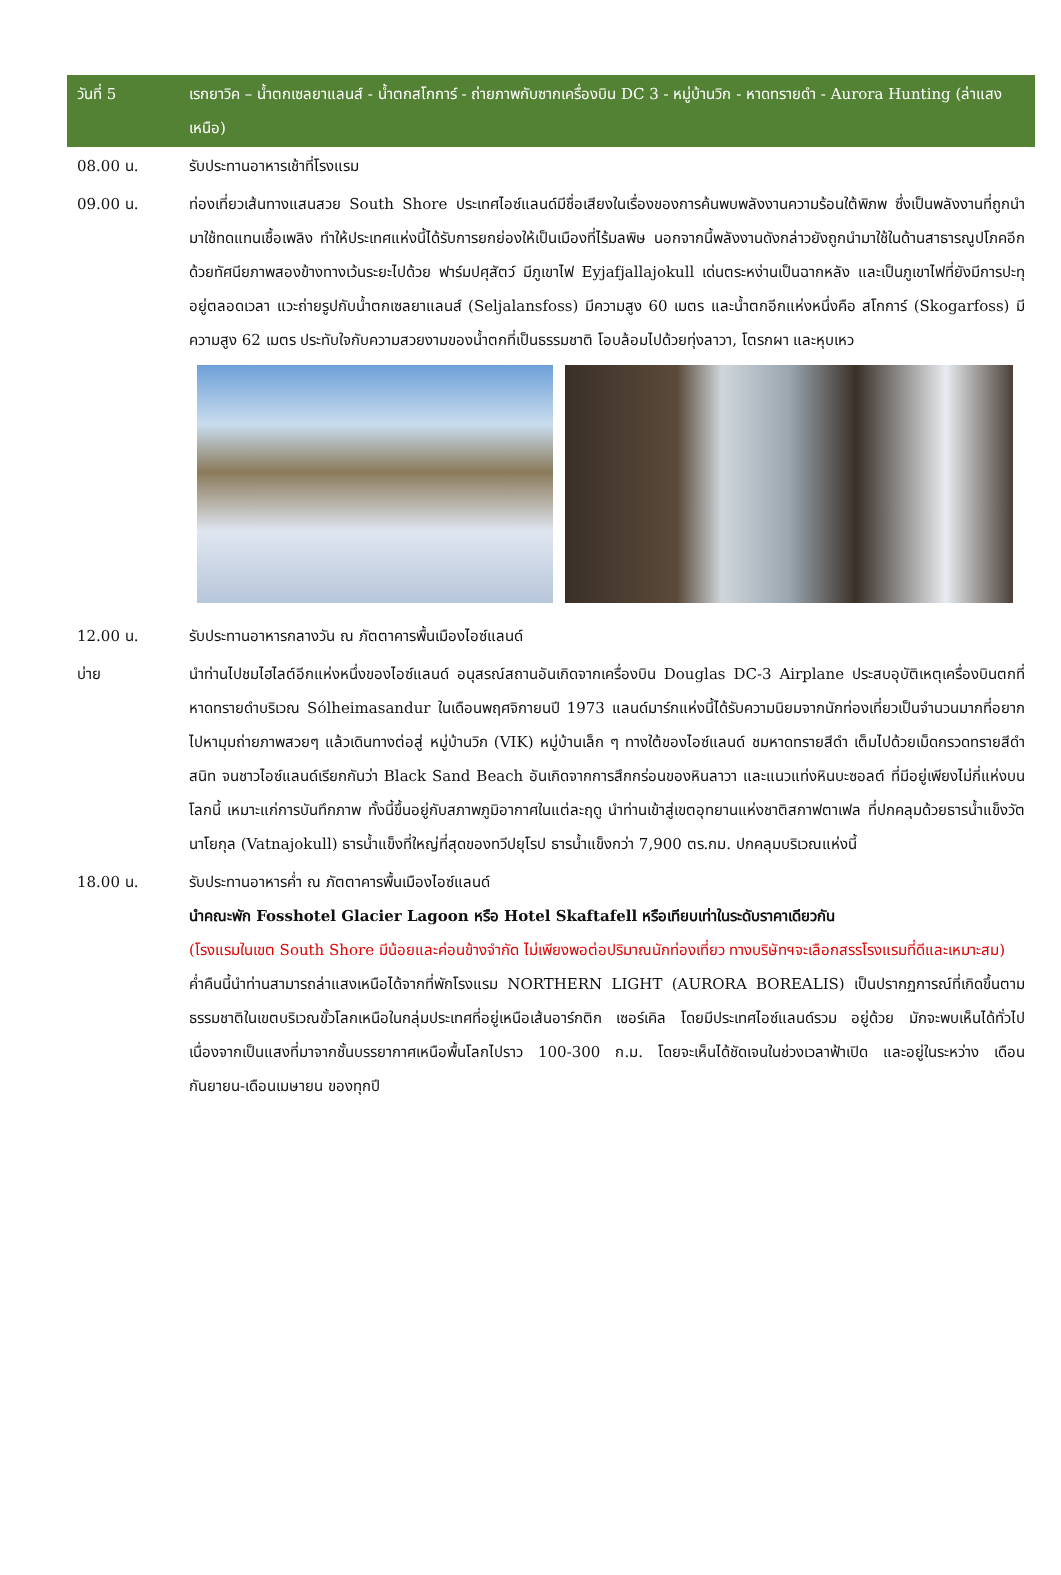| วันที่ 5 | เรกยาวิค – น้ำตกเซลยาแลนส์ - น้ำตกสโกการ์ - ถ่ายภาพกับซากเครื่องบิน DC 3 - หมู่บ้านวิก - หาดทรายดำ - Aurora Hunting (ล่าแสงเหนือ) |
| 08.00 น. | รับประทานอาหารเช้าที่โรงแรม |
| 09.00 น. | ท่องเที่ยวเส้นทางแสนสวย South Shore ประเทศไอซ์แลนด์มีชื่อเสียงในเรื่องของการค้นพบพลังงานความร้อนใต้พิภพ ซึ่งเป็นพลังงานที่ถูกนำมาใช้ทดแทนเชื้อเพลิง ทำให้ประเทศแห่งนี้ได้รับการยกย่องให้เป็นเมืองที่ไร้มลพิษ นอกจากนี้พลังงานดังกล่าวยังถูกนำมาใช้ในด้านสาธารณูปโภคอีกด้วยทัศนียภาพสองข้างทางเว้นระยะไปด้วย ฟาร์มปศุสัตว์ มีภูเขาไฟ Eyjafjallajokull เด่นตระหง่านเป็นฉากหลัง และเป็นภูเขาไฟที่ยังมีการปะทุอยู่ตลอดเวลา แวะถ่ายรูปกับน้ำตกเซลยาแลนส์ (Seljalansfoss) มีความสูง 60 เมตร และน้ำตกอีกแห่งหนึ่งคือ สโกการ์ (Skogarfoss) มีความสูง 62 เมตร ประทับใจกับความสวยงามของน้ำตกที่เป็นธรรมชาติ โอบล้อมไปด้วยทุ่งลาวา, โตรกผา และหุบเหว |
| 12.00 น. | รับประทานอาหารกลางวัน ณ ภัตตาคารพื้นเมืองไอซ์แลนด์ |
| บ่าย | นำท่านไปชมไฮไลต์อีกแห่งหนึ่งของไอซ์แลนด์ อนุสรณ์สถานอันเกิดจากเครื่องบิน Douglas DC-3 Airplane ประสบอุบัติเหตุเครื่องบินตกที่หาดทรายดำบริเวณ Sólheimasandur ในเดือนพฤศจิกายนปี 1973 แลนด์มาร์กแห่งนี้ได้รับความนิยมจากนักท่องเที่ยวเป็นจำนวนมากที่อยากไปหามุมถ่ายภาพสวยๆ แล้วเดินทางต่อสู่ หมู่บ้านวิก (VIK) หมู่บ้านเล็ก ๆ ทางใต้ของไอซ์แลนด์ ชมหาดทรายสีดำ เต็มไปด้วยเม็ดกรวดทรายสีดำสนิท จนชาวไอซ์แลนด์เรียกกันว่า Black Sand Beach อันเกิดจากการสึกกร่อนของหินลาวา และแนวแท่งหินบะซอลต์ ที่มีอยู่เพียงไม่กี่แห่งบนโลกนี้ เหมาะแก่การบันทึกภาพ ทั้งนี้ขึ้นอยู่กับสภาพภูมิอากาศในแต่ละฤดู นำท่านเข้าสู่เขตอุทยานแห่งชาติสกาฟตาเฟล ที่ปกคลุมด้วยธารน้ำแข็งวัตนาโยกุล (Vatnajokull) ธารน้ำแข็งที่ใหญ่ที่สุดของทวีปยุโรป ธารน้ำแข็งกว่า 7,900 ตร.กม. ปกคลุมบริเวณแห่งนี้ |
| 18.00 น. | รับประทานอาหารค่ำ ณ ภัตตาคารพื้นเมืองไอซ์แลนด์ นำคณะพัก Fosshotel Glacier Lagoon หรือ Hotel Skaftafell หรือเทียบเท่าในระดับราคาเดียวกัน (โรงแรมในเขต South Shore มีน้อยและค่อนข้างจำกัด ไม่เพียงพอต่อปริมาณนักท่องเที่ยว ทางบริษัทฯจะเลือกสรรโรงแรมที่ดีและเหมาะสม) ค่ำคืนนี้นำท่านสามารถล่าแสงเหนือได้จากที่พักโรงแรม NORTHERN LIGHT (AURORA BOREALIS) เป็นปรากฏการณ์ที่เกิดขึ้นตามธรรมชาติในเขตบริเวณขั้วโลกเหนือในกลุ่มประเทศที่อยู่เหนือเส้นอาร์กติก เซอร์เคิล โดยมีประเทศไอซ์แลนด์รวม อยู่ด้วย มักจะพบเห็นได้ทั่วไปเนื่องจากเป็นแสงที่มาจากชั้นบรรยากาศเหนือพื้นโลกไปราว 100-300 ก.ม. โดยจะเห็นได้ชัดเจนในช่วงเวลาฟ้าเปิด และอยู่ในระหว่าง เดือนกันยายน-เดือนเมษายน ของทุกปี |